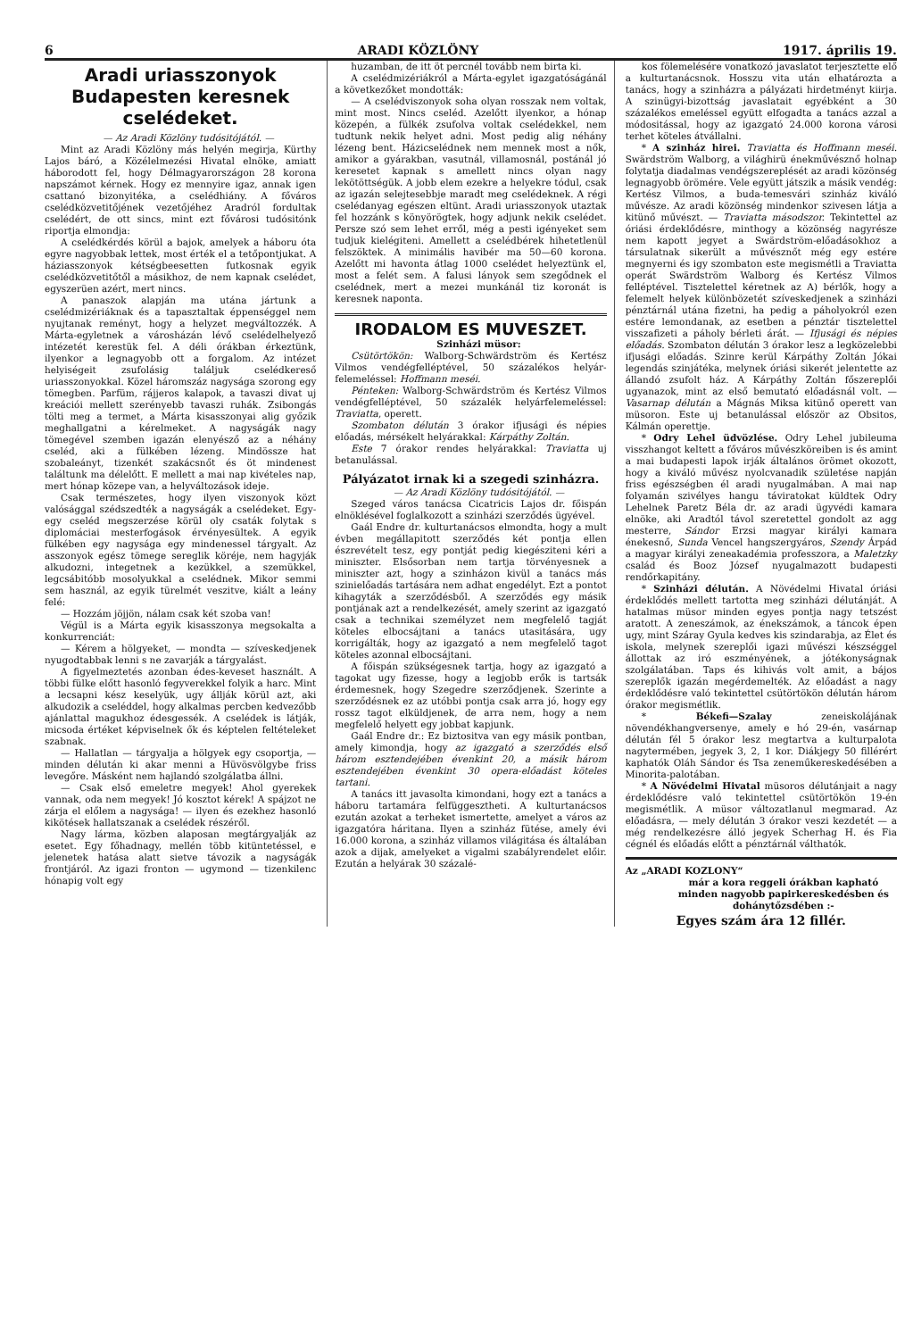6 ARADI KÖZLÖNY 1917. április 19.
Aradi uriasszonyok Budapesten keresnek cselédeket.
— Az Aradi Közlöny tudósitójától. —
Mint az Aradi Közlöny más helyén megirja, Kürthy Lajos báró, a Közélelmezési Hivatal elnöke, amiatt háborodott fel, hogy Délmagyarországon 28 korona napszámot kérnek. Hogy ez mennyire igaz, annak igen csattanó bizonyitéka, a cselédhiány. A főváros cselédközvetitőjének vezetőjéhez Aradról fordultak cselédért, de ott sincs, mint ezt fővárosi tudósitónk riportja elmondja:
A cselédkérdés körül a bajok, amelyek a háboru óta egyre nagyobbak lettek, most érték el a tetőpontjukat. A háziasszonyok kétségbeesetten futkosnak egyik cselédközvetitőtől a másikhoz, de nem kapnak cselédet, egyszerüen azért, mert nincs.
A panaszok alapján ma utána jártunk a cselédmizériáknak és a tapasztaltak éppenséggel nem nyujtanak reményt, hogy a helyzet megváltozzék. A Márta-egyletnek a városházán lévő cselédelhelyező intézetét kerestük fel. A déli órákban érkeztünk, ilyenkor a legnagyobb ott a forgalom. Az intézet helyiségeit zsufolásig találjuk cselédkereső uriasszonyokkal. Közel háromszáz nagysága szorong egy tömegben. Parfüm, rájjeros kalapok, a tavaszi divat uj kreációi mellett szerényebb tavaszi ruhák. Zsibongás tölti meg a termet, a Márta kisasszonyai alig győzik meghallgatni a kérelmeket. A nagyságák nagy tömegével szemben igazán elenyésző az a néhány cseléd, aki a fülkében lézeng. Mindössze hat szobaleányt, tizenkét szakácsnőt és öt mindenest találtunk ma délelőtt. E mellett a mai nap kivételes nap, mert hónap közepe van, a helyváltozások ideje.
Csak természetes, hogy ilyen viszonyok közt valósággal szédszedték a nagyságák a cselédeket. Egy-egy cseléd megszerzése körül oly csaták folytak s diplomáciai mesterfogások érvényesültek. A egyik fülkében egy nagysága egy mindenessel tárgyalt. Az asszonyok egész tömege sereglik köréje, nem hagyják alkudozni, integetnek a kezükkel, a szemükkel, legcsábitóbb mosolyukkal a cselédnek. Mikor semmi sem használ, az egyik türelmét veszitve, kiált a leány felé:
— Hozzám jöjjön, nálam csak két szoba van!
Végül is a Márta egyik kisasszonya megsokalta a konkurrenciát:
— Kérem a hölgyeket, — mondta — szíveskedjenek nyugodtabbak lenni s ne zavarják a tárgyalást.
A figyelmeztetés azonban édes-keveset használt. A többi fülke előtt hasonló fegyverekkel folyik a harc. Mint a lecsapni kész keselyük, ugy állják körül azt, aki alkudozik a cseléddel, hogy alkalmas percben kedvezőbb ajánlattal magukhoz édesgessék. A cselédek is látják, micsoda értéket képviselnek ők és képtelen feltételeket szabnak.
— Hallatlan — tárgyalja a hölgyek egy csoportja, — minden délután ki akar menni a Hüvösvölgybe friss levegőre. Másként nem hajlandó szolgálatba állni.
— Csak első emeletre megyek! Ahol gyerekek vannak, oda nem megyek! Jó kosztot kérek! A spájzot ne zárja el előlem a nagysága! — ilyen és ezekhez hasonló kikötések hallatszanak a cselédek részéről.
Nagy lárma, közben alaposan megtárgyalják az esetet. Egy főhadnagy, mellén több kitüntetéssel, e jelenetek hatása alatt sietve távozik a nagyságák frontjáról. Az igazi fronton — ugymond — tizenkilenc hónapig volt egy
huzamban, de itt öt percnél tovább nem birta ki.
A cselédmizériákról a Márta-egylet igazgatóságánál a következőket mondották:
— A cselédviszonyok soha olyan rosszak nem voltak, mint most. Nincs cseléd. Azelőtt ilyenkor, a hónap közepén, a fülkék zsufolva voltak cselédekkel, nem tudtunk nekik helyet adni. Most pedig alig néhány lézeng bent. Házicselédnek nem mennek most a nők, amikor a gyárakban, vasutnál, villamosnál, postánál jó keresetet kapnak s amellett nincs olyan nagy lekötöttségük. A jobb elem ezekre a helyekre tódul, csak az igazán selejtesebbje maradt meg cselédeknek. A régi cselédanyag egészen eltünt. Aradi uriasszonyok utaztak fel hozzánk s könyörögtek, hogy adjunk nekik cselédet. Persze szó sem lehet erről, még a pesti igényeket sem tudjuk kielégiteni. Amellett a cselédbérek hihetetlenül felszöktek. A minimális havibér ma 50—60 korona. Azelőtt mi havonta átlag 1000 cselédet helyeztünk el, most a felét sem. A falusi lányok sem szegődnek el cselédnek, mert a mezei munkánál tiz koronát is keresnek naponta.
IRODALOM ES MUVESZET.
Szinházi müsor:
Csütörtökön: Walborg-Schwärdström és Kertész Vilmos vendégfelléptével, 50 százalékos helyár-felemeléssel: Hoffmann meséi.
Pénteken: Walborg-Schwärdström és Kertész Vilmos vendégfelléptével, 50 százalék helyárfelemeléssel: Traviatta, operett.
Szombaton délután 3 órakor ifjusági és népies előadás, mérsékelt helyárakkal: Kárpáthy Zoltán.
Este 7 órakor rendes helyárakkal: Traviatta uj betanulással.
Pályázatot irnak ki a szegedi szinházra.
— Az Aradi Közlöny tudósitójától. —
Szeged város tanácsa Cicatricis Lajos dr. főispán elnöklésével foglalkozott a szinházi szerződés ügyével.
Gaál Endre dr. kulturtanácsos elmondta, hogy a mult évben megállapitott szerződés két pontja ellen észrevételt tesz, egy pontját pedig kiegésziteni kéri a miniszter. Elsősorban nem tartja törvényesnek a miniszter azt, hogy a szinházon kivül a tanács más szinielőadás tartására nem adhat engedélyt. Ezt a pontot kihagyták a szerződésből. A szerződés egy másik pontjának azt a rendelkezését, amely szerint az igazgató csak a technikai személyzet nem megfelelő tagját köteles elbocsájtani a tanács utasitására, ugy korrigálták, hogy az igazgató a nem megfelelő tagot köteles azonnal elbocsájtani.
A főispán szükségesnek tartja, hogy az igazgató a tagokat ugy fizesse, hogy a legjobb erők is tartsák érdemesnek, hogy Szegedre szerződjenek. Szerinte a szerződésnek ez az utóbbi pontja csak arra jó, hogy egy rossz tagot elküldjenek, de arra nem, hogy a nem megfelelő helyett egy jobbat kapjunk.
Gaál Endre dr.: Ez biztositva van egy másik pontban, amely kimondja, hogy az igazgató a szerződés első három esztendejében évenkint 20, a másik három esztendejében évenkint 30 opera-előadást köteles tartani.
A tanács itt javasolta kimondani, hogy ezt a tanács a háboru tartamára felfüggesztheti. A kulturtanácsos ezután azokat a terheket ismertette, amelyet a város az igazgatóra háritana. Ilyen a szinház fütése, amely évi 16.000 korona, a szinház villamos világitása és általában azok a dijak, amelyeket a vigalmi szabályrendelet előir. Ezután a helyárak 30 százalé-
kos fölemelésére vonatkozó javaslatot terjesztette elő a kulturtanácsnok. Hosszu vita után elhatározta a tanács, hogy a szinházra a pályázati hirdetményt kiirja. A szinügyi-bizottság javaslatait egyébként a 30 százalékos emeléssel együtt elfogadta a tanács azzal a módositással, hogy az igazgató 24.000 korona városi terhet köteles átvállalni.
* A szinház hirei. Traviatta és Hoffmann meséi. Swärdström Walborg, a világhirü énekművésznő holnap folytatja diadalmas vendégszereplését az aradi közönség legnagyobb örömére. Vele együtt játszik a másik vendég: Kertész Vilmos, a buda-temesvári szinház kiváló művésze. Az aradi közönség mindenkor szivesen látja a kitünő művészt. — Traviatta másodszor. Tekintettel az óriási érdeklődésre, minthogy a közönség nagyrésze nem kapott jegyet a Swärdström-előadásokhoz a társulatnak sikerült a művésznőt még egy estére megnyerni és igy szombaton este megismétli a Traviatta operát Swärdström Walborg és Kertész Vilmos felléptével. Tisztelettel kéretnek az A) bérlők, hogy a felemelt helyek különbözetét szíveskedjenek a szinházi pénztárnál utána fizetni, ha pedig a páholyokról ezen estére lemondanak, az esetben a pénztár tisztelettel visszafizeti a páholy bérleti árát. — Ifjusági és népies előadás. Szombaton délután 3 órakor lesz a legközelebbi ifjusági előadás. Szinre kerül Kárpáthy Zoltán Jókai legendás szinjátéka, melynek óriási sikerét jelentette az állandó zsufolt ház. A Kárpáthy Zoltán főszereplői ugyanazok, mint az első bemutató előadásnál volt. — Vasarnap délután a Mágnás Miksa kitünő operett van müsoron. Este uj betanulással először az Obsitos, Kálmán operettje.
* Odry Lehel üdvözlése. Odry Lehel jubileuma visszhangot keltett a főváros művészköreiben is és amint a mai budapesti lapok irják általános örömet okozott, hogy a kiváló művész nyolcvanadik születése napján friss egészségben él aradi nyugalmában. A mai nap folyamán szivélyes hangu táviratokat küldtek Odry Lehelnek Paretz Béla dr. az aradi ügyvédi kamara elnöke, aki Aradtól távol szeretettel gondolt az agg mesterre, Sándor Erzsi magyar királyi kamara énekesnő, Sunda Vencel hangszergyáros, Szendy Árpád a magyar királyi zeneakadémia professzora, a Maletzky család és Booz József nyugalmazott budapesti rendőrkapitány.
* Szinházi délután. A Növédelmi Hivatal óriási érdeklődés mellett tartotta meg szinházi délutánját. A hatalmas müsor minden egyes pontja nagy tetszést aratott. A zeneszámok, az énekszámok, a táncok épen ugy, mint Száray Gyula kedves kis szindarabja, az Élet és iskola, melynek szereplői igazi művészi készséggel állottak az iró eszményének, a jótékonyságnak szolgálatában. Taps és kihivás volt amit, a bájos szereplők igazán megérdemelték. Az előadást a nagy érdeklődésre való tekintettel csütörtökön délután három órakor megismétlik.
* Békefi—Szalay zeneiskolájának növendékhangversenye, amely e hó 29-én, vasárnap délután fél 5 órakor lesz megtartva a kulturpalota nagytermében, jegyek 3, 2, 1 kor. Diákjegy 50 fillérért kaphatók Oláh Sándor és Tsa zeneműkereskedésében a Minorita-palotában.
* A Növédelmi Hivatal müsoros délutánjait a nagy érdeklődésre való tekintettel csütörtökön 19-én megismétlik. A müsor változatlanul megmarad. Az előadásra, — mely délután 3 órakor veszi kezdetét — a még rendelkezésre álló jegyek Scherhag H. és Fia cégnél és előadás előtt a pénztárnál válthatók.
Az „ARADI KOZLONY“
már a kora reggeli órákban kapható minden nagyobb papirkereskedésben és dohánytőzsdében :-
Egyes szám ára 12 fillér.